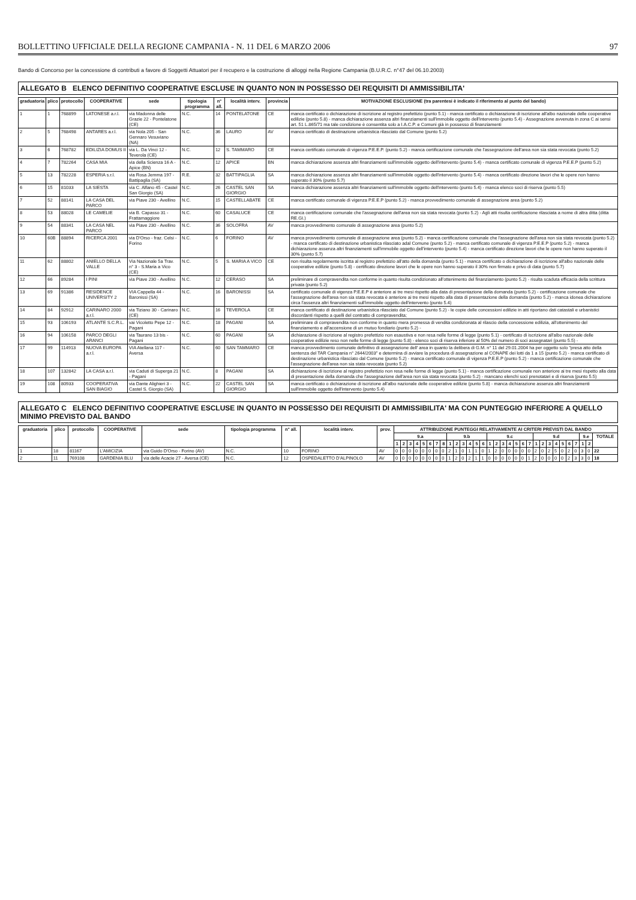BOLLETTINO UFFICIALE DELLA REGIONE CAMPANIA - N. 11 DEL 6 MARZO 2006 97
Bando di Concorso per la concessione di contributi a favore di Soggetti Attuatori per il recupero e la costruzione di alloggi nella Regione Campania (B.U.R.C. n°47 del 06.10.2003)
ALLEGATO B ELENCO DEFINITIVO COOPERATIVE ESCLUSE IN QUANTO NON IN POSSESSO DEI REQUISITI DI AMMISSIBILITA'
| graduatoria | plico | protocollo | COOPERATIVE | sede | tipologia programma | n° all. | località interv. | provincia | MOTIVAZIONE ESCLUSIONE (tra parentesi è indicato il riferimento al punto del bando) |
| --- | --- | --- | --- | --- | --- | --- | --- | --- | --- |
| 1 | 1 | 768899 | LATONESE a.r.l. | via Madonna delle Grazie 22 - Pontelatone (CE) | N.C. | 14 | PONTELATONE | CE | manca certificato o dichiarazione di iscrizione al registro prefettizio (punto 5.1) - manca certificato o dichiarazione di iscrizione all'albo nazionale delle cooperative edilizie (punto 5.8) - manca dichiarazione assenza altri finanziamenti sull'immobile oggetto dell'intervento (punto 5.4) - Assegnazione avvenuta in zona C ai sensi art. 51 L.865/71 ma tale condizione è consentita solo a I.A.C.P. e Comuni già in possesso di finanziamenti |
| 2 | 5 | 768498 | ANTARES a.r.l. | via Nola 205 - San Gennaro Vesuviano (NA) | N.C. | 36 | LAURO | AV | manca certificato di destinazione urbanistica rilasciato dal Comune (punto 5.2) |
| 3 | 6 | 768782 | EDILIZIA DOMUS II | via L. Da Vinci 12 - Teverola (CE) | N.C. | 12 | S. TAMMARO | CE | manca certificato comunale di vigenza P.E.E.P. (punto 5.2) - manca certificazione comunale che l'assegnazione dell'area non sia stata revocata (punto 5.2) |
| 4 | 7 | 782264 | CASA MIA | via della Scienza 16 A - Apice (BN) | N.C. | 12 | APICE | BN | manca dichiarazione assenza altri finanziamenti sull'immobile oggetto dell'intervento (punto 5.4) - manca certificato comunale di vigenza P.E.E.P (punto 5.2) |
| 5 | 13 | 782228 | ESPERIA s.r.l. | via Rosa Jemma 197 - Battipaglia (SA) | R.E. | 32 | BATTIPAGLIA | SA | manca dichiarazione assenza altri finanziamenti sull'immobile oggetto dell'intervento (punto 5.4) - manca certificato direzione lavori che le opere non hanno superato il 30% (punto 5.7) |
| 6 | 15 | 81033 | LA SIESTA | via C. Alfano 45 - Castel San Giorgio (SA) | N.C. | 26 | CASTEL SAN GIORGIO | SA | manca dichiarazione assenza altri finanziamenti sull'immobile oggetto dell'intervento (punto 5.4) - manca elenco soci di riserva (punto 5.5) |
| 7 | 52 | 88141 | LA CASA DEL PARCO | via Piave 230 - Avellino | N.C. | 15 | CASTELLABATE | CE | manca certificato comunale di vigenza P.E.E.P (punto 5.2) - manca provvedimento comunale di assegnazione area (punto 5.2) |
| 8 | 53 | 88028 | LE CAMELIE | via B. Capasso 31 - Frattamaggiore | N.C. | 60 | CASALUCE | CE | manca certificazione comunale che l'assegnazione dell'area non sia stata revocata (punto 5.2) - Agli atti risulta certificazione rilasciata a nome di altra ditta (ditta RE.GI.) |
| 9 | 54 | 88341 | LA CASA NEL PARCO | via Piave 230 - Avellino | N.C. | 36 | SOLOFRA | AV | manca provvedimento comunale di assegnazione area (punto 5.2) |
| 10 | 60B | 88894 | RICERCA 2001 | via D'Orso - fraz. Celsi - Forino | N.C. | 6 | FORINO | AV | manca provvedimento comunale di assegnazione area (punto 5.2) - manca certificazione comunale che l'assegnazione dell'area non sia stata revocata (punto 5.2) - manca certificato di destinazione urbanistica rilasciato adal Comune (punto 5.2) - manca certificato comunale di vigenza P.E.E.P (punto 5.2) - manca dichiarazione assenza altri finanziamenti sull'immobile oggetto dell'intervento (punto 5.4) - manca certificato direzione lavori che le opere non hanno superato il 30% (punto 5.7) |
| 11 | 62 | 88802 | ANIELLO DELLA VALLE | Via Nazionale 5a Trav. n° 3 - S.Maria a Vico (CE) | N.C. | 5 | S. MARIA A VICO | CE | non risulta regolarmente iscritta al registro prefettizio all'atto della domanda (punto 5.1) - manca certificato o dichiarazione di iscrizione all'albo nazionale delle cooperative edilizie (punto 5.8) - certificato direzione lavori che le opere non hanno superato il 30% non firmato e privo di data (punto 5.7) |
| 12 | 66 | 89284 | I PINI | via Piave 230 - Avellino | N.C. | 12 | CERASO | SA | preliminare di compravendita non conforme in quanto risulta condizionato all'ottenimento del finanziamento (punto 5.2) - risulta scaduta efficacia della scrittura privata (punto 5.2) |
| 13 | 69 | 91386 | RESIDENCE UNIVERSITY 2 | VIA Cappella 44 - Baronissi (SA) | N.C. | 16 | BARONISSI | SA | certificato comunale di vigenza P.E.E.P è anteriore ai tre mesi rispetto alla data di presentazione della domanda (punto 5.2) - certificazione comunale che l'assegnazione dell'area non sia stata revocata è anteriore ai tre mesi rispetto alla data di presentazione della domanda (punto 5.2) - manca idonea dichiarazione circa l'assenza altri finanziamenti sull'immobile oggetto dell'intervento (punto 5.4) |
| 14 | 84 | 92912 | CARINARO 2000 a.r.l. | via Tiziano 30 - Carinaro (CE) | N.C. | 16 | TEVEROLA | CE | manca certificato di destinazione urbanistica rilasciato dal Comune (punto 5.2) - le copie delle concessioni edilizie in atti riportano dati catastali e urbanistici discordanti rispetto a quelli del contratto di compravendita; |
| 15 | 93 | 106193 | ATLANTE S.C.R.L. | vai Vicoletto Pepe 12 - Pagani | N.C. | 18 | PAGANI | SA | preliminare di compravendita non conforme in quanto mera promessa di vendita condizionata al rilascio della concessione edilizia, all'ottenimento del finanziamento e all'accensione di un mutuo fondiario (punto 5.2) - |
| 16 | 94 | 106158 | PARCO DEGLI ARANCI | via Taurano 13 bis - Pagani | N.C. | 60 | PAGANI | SA | dichiarazione di iscrizione al registro prefettizio non esaustiva e non resa nelle forme di legge (punto 5.1) - certificato di iscrizione all'albo nazionale delle cooperative edilizie reso non nelle forme di legge (punto 5.8) - elenco soci di riserva inferiore al 50% del numero di soci assegnatari (punto 5.5) - |
| 17 | 99 | 114913 | NUOVA EUROPA a.r.l. | VIA Atellana 117 - Aversa | N.C. | 60 | SAN TAMMARO | CE | manca provvedimento comunale definitivo di assegnazione dell' area in quanto la delibera di G.M. n° 11 del 29.01.2004 ha per oggetto solo "presa atto della sentenza del TAR Campania n° 2644/2003" e determina di avviare la procedura di assegnazione al CONAPE dei lotti da 1 a 15 (punto 5.2) - manca certificato di destinazione urbanistica rilasciato dal Comune (punto 5.2) - manca certificato comunale di vigenza P.E.E.P (punto 5.2) - manca certificazione comunale che l'assegnazione dell'area non sia stata revocata (punto 5.2) |
| 18 | 107 | 132842 | LA CASA a.r.l. | via Caduti di Superga 21 - Pagani | N.C. | 8 | PAGANI | SA | dichiarazione di iscrizione al registro prefettizio non resa nelle forme di legge (punto 5.1) - manca certificazione comunale non anteriore ai tre mesi rispetto alla data di presentazione della domanda che l'assegnazione dell'area non sia stata revocata (punto 5.2) - mancano elenchi soci prenotatari e di riserva (punto 5.5) |
| 19 | 108 | 80933 | COOPERATIVA SAN BIAGIO | via Dante Alighieri 3 - Castel S. Giorgio (SA) | N.C. | 22 | CASTEL SAN GIORGIO | SA | manca certificato o dichiarazione di iscrizione all'albo nazionale delle cooperative edilizie (punto 5.8) - manca dichiarazione assenza altri finanziamenti sull'immobile oggetto dell'intervento (punto 5.4) |
ALLEGATO C ELENCO DEFINITIVO COOPERATIVE ESCLUSE IN QUANTO IN POSSESSO DEI REQUISITI DI AMMISSIBILITA' MA CON PUNTEGGIO INFERIORE A QUELLO MINIMO PREVISTO DAL BANDO
| graduatoria | plico | protocollo | COOPERATIVE | sede | tipologia programma | n° all. | località interv. | prov. | ATTRIBUZIONE PUNTEGGI RELATIVAMENTE AI CRITERI PREVISTI DAL BANDO | | | | | | | | | | | | | | | | | | | | | | | | | | | | | | |
| --- | --- | --- | --- | --- | --- | --- | --- | --- | --- | --- | --- | --- | --- | --- | --- | --- | --- | --- | --- | --- | --- | --- | --- | --- | --- | --- | --- | --- | --- | --- | --- | --- | --- | --- | --- | --- | --- | --- | --- |
| | | | | | | | | | 9.a | | | | | | | | 9.b | | | | | | 9.c | | | | | | | 9.d | | | | | | | 9.e | | TOTALE |
| | | | | | | | | | 1 | 2 | 3 | 4 | 5 | 6 | 7 | 8 | 1 | 2 | 3 | 4 | 5 | 6 | 1 | 2 | 3 | 4 | 5 | 6 | 7 | 1 | 2 | 3 | 4 | 5 | 6 | 7 | 1 | 2 | |
| 1 | 18 | 81167 | L'AMICIZIA | via Guido D'Orso - Forino (AV) | N.C. | 10 | FORINO | AV | 0 | 0 | 0 | 0 | 0 | 0 | 0 | 0 | 2 | 1 | 0 | 1 | 1 | 0 | 1 | 2 | 0 | 0 | 0 | 0 | 0 | 2 | 0 | 2 | 5 | 0 | 2 | 0 | 3 | 0 | 22 |
| 2 | 11 | 769108 | GARDENIA BLU | via delle Acacie 27 - Aversa (CE) | N.C. | 12 | OSPEDALETTO D'ALPINOLO | AV | 0 | 0 | 0 | 0 | 0 | 0 | 0 | 0 | 1 | 2 | 0 | 2 | 1 | 1 | 0 | 0 | 0 | 0 | 0 | 0 | 1 | 2 | 0 | 0 | 0 | 0 | 2 | 3 | 3 | 0 | 18 |